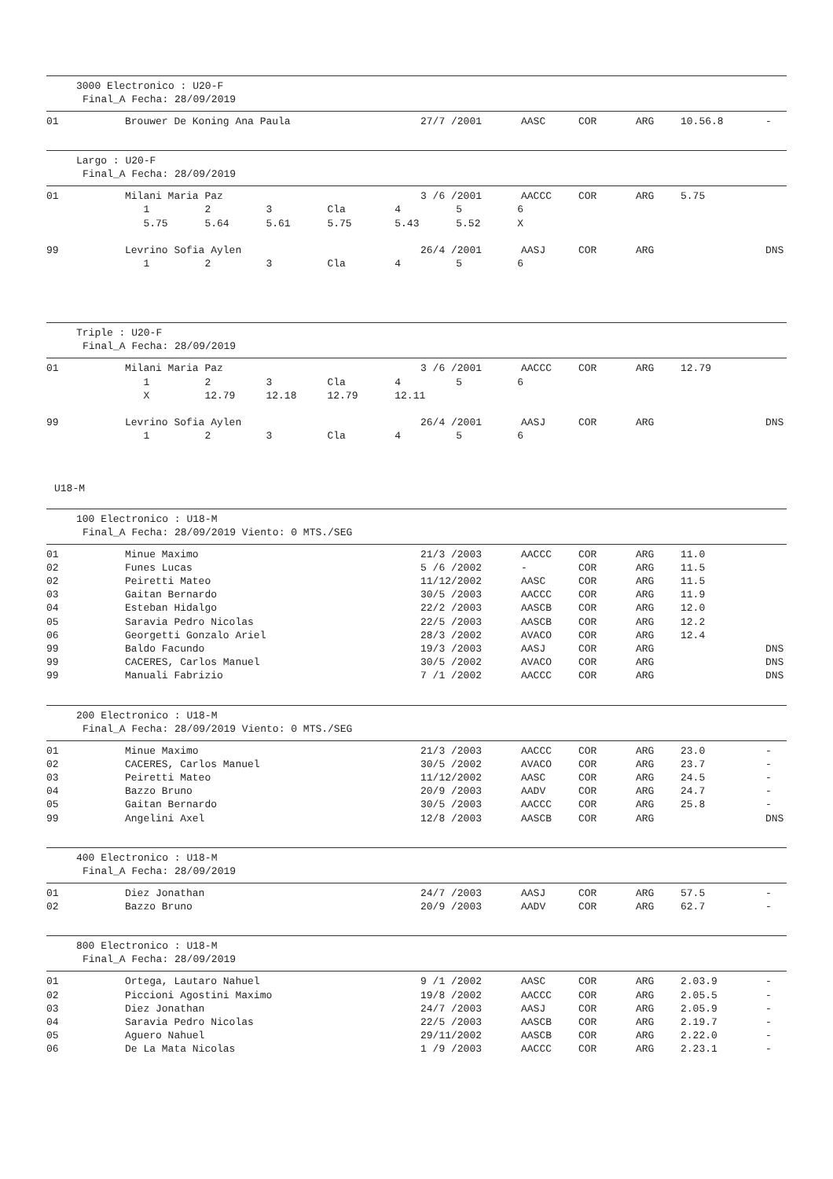3000 Electronico : U20-F
Final_A Fecha: 28/09/2019
| 01 | Brouwer De Koning Ana Paula | 27/7 /2001 | AASC | COR | ARG | 10.56.8 | - |
Largo : U20-F
Final_A Fecha: 28/09/2019
| 01 | Milani Maria Paz | 3 /6 /2001 | AACCC | COR | ARG | 5.75 | |
| | 1 2 3 Cla 4 5 6 | | | | | | |
| | 5.75 5.64 5.61 5.75 5.43 5.52 X | | | | | | |
| 99 | Levrino Sofia Aylen | 26/4 /2001 | AASJ | COR | ARG | | DNS |
| | 1 2 3 Cla 4 5 6 | | | | | | |
Triple : U20-F
Final_A Fecha: 28/09/2019
| 01 | Milani Maria Paz | 3 /6 /2001 | AACCC | COR | ARG | 12.79 | |
| | 1 2 3 Cla 4 5 6 | | | | | | |
| | X 12.79 12.18 12.79 12.11 | | | | | | |
| 99 | Levrino Sofia Aylen | 26/4 /2001 | AASJ | COR | ARG | | DNS |
| | 1 2 3 Cla 4 5 6 | | | | | | |
U18-M
100 Electronico : U18-M
Final_A Fecha: 28/09/2019 Viento: 0 MTS./SEG
| 01 | Minue Maximo | 21/3 /2003 | AACCC | COR | ARG | 11.0 | |
| 02 | Funes Lucas | 5 /6 /2002 | - | COR | ARG | 11.5 | |
| 02 | Peiretti Mateo | 11/12/2002 | AASC | COR | ARG | 11.5 | |
| 03 | Gaitan Bernardo | 30/5 /2003 | AACCC | COR | ARG | 11.9 | |
| 04 | Esteban Hidalgo | 22/2 /2003 | AASCB | COR | ARG | 12.0 | |
| 05 | Saravia Pedro Nicolas | 22/5 /2003 | AASCB | COR | ARG | 12.2 | |
| 06 | Georgetti Gonzalo Ariel | 28/3 /2002 | AVACO | COR | ARG | 12.4 | |
| 99 | Baldo Facundo | 19/3 /2003 | AASJ | COR | ARG | | DNS |
| 99 | CACERES, Carlos Manuel | 30/5 /2002 | AVACO | COR | ARG | | DNS |
| 99 | Manuali Fabrizio | 7 /1 /2002 | AACCC | COR | ARG | | DNS |
200 Electronico : U18-M
Final_A Fecha: 28/09/2019 Viento: 0 MTS./SEG
| 01 | Minue Maximo | 21/3 /2003 | AACCC | COR | ARG | 23.0 | - |
| 02 | CACERES, Carlos Manuel | 30/5 /2002 | AVACO | COR | ARG | 23.7 | - |
| 03 | Peiretti Mateo | 11/12/2002 | AASC | COR | ARG | 24.5 | - |
| 04 | Bazzo Bruno | 20/9 /2003 | AADV | COR | ARG | 24.7 | - |
| 05 | Gaitan Bernardo | 30/5 /2003 | AACCC | COR | ARG | 25.8 | - |
| 99 | Angelini Axel | 12/8 /2003 | AASCB | COR | ARG | | DNS |
400 Electronico : U18-M
Final_A Fecha: 28/09/2019
| 01 | Diez Jonathan | 24/7 /2003 | AASJ | COR | ARG | 57.5 | - |
| 02 | Bazzo Bruno | 20/9 /2003 | AADV | COR | ARG | 62.7 | - |
800 Electronico : U18-M
Final_A Fecha: 28/09/2019
| 01 | Ortega, Lautaro Nahuel | 9 /1 /2002 | AASC | COR | ARG | 2.03.9 | - |
| 02 | Piccioni Agostini Maximo | 19/8 /2002 | AACCC | COR | ARG | 2.05.5 | - |
| 03 | Diez Jonathan | 24/7 /2003 | AASJ | COR | ARG | 2.05.9 | - |
| 04 | Saravia Pedro Nicolas | 22/5 /2003 | AASCB | COR | ARG | 2.19.7 | - |
| 05 | Aguero Nahuel | 29/11/2002 | AASCB | COR | ARG | 2.22.0 | - |
| 06 | De La Mata Nicolas | 1 /9 /2003 | AACCC | COR | ARG | 2.23.1 | - |